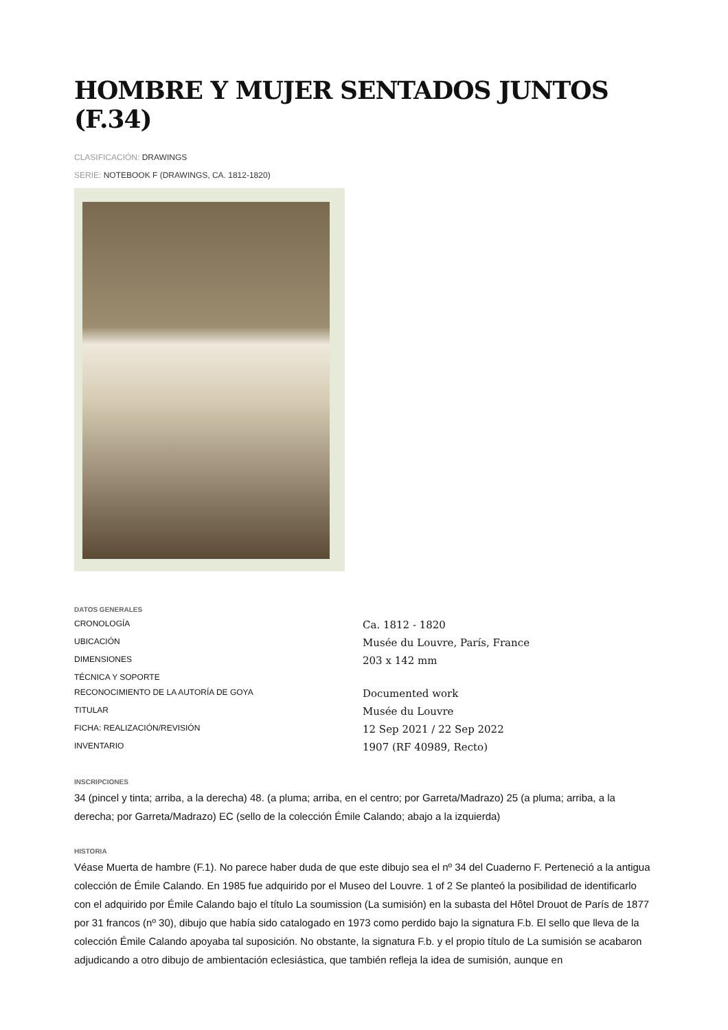HOMBRE Y MUJER SENTADOS JUNTOS (F.34)
CLASIFICACIÓN: DRAWINGS
SERIE: NOTEBOOK F (DRAWINGS, CA. 1812-1820)
DATOS GENERALES
| CRONOLOGÍA | Ca. 1812 - 1820 |
| UBICACIÓN | Musée du Louvre, París, France |
| DIMENSIONES | 203 x 142 mm |
| TÉCNICA Y SOPORTE | |
| RECONOCIMIENTO DE LA AUTORÍA DE GOYA | Documented work |
| TITULAR | Musée du Louvre |
| FICHA: REALIZACIÓN/REVISIÓN | 12 Sep 2021 / 22 Sep 2022 |
| INVENTARIO | 1907 (RF 40989, Recto) |
INSCRIPCIONES
34 (pincel y tinta; arriba, a la derecha) 48. (a pluma; arriba, en el centro; por Garreta/Madrazo) 25 (a pluma; arriba, a la derecha; por Garreta/Madrazo) EC (sello de la colección Émile Calando; abajo a la izquierda)
HISTORIA
Véase Muerta de hambre (F.1). No parece haber duda de que este dibujo sea el nº 34 del Cuaderno F. Perteneció a la antigua colección de Émile Calando. En 1985 fue adquirido por el Museo del Louvre. 1 of 2 Se planteó la posibilidad de identificarlo con el adquirido por Émile Calando bajo el título La soumission (La sumisión) en la subasta del Hôtel Drouot de París de 1877 por 31 francos (nº 30), dibujo que había sido catalogado en 1973 como perdido bajo la signatura F.b. El sello que lleva de la colección Émile Calando apoyaba tal suposición. No obstante, la signatura F.b. y el propio título de La sumisión se acabaron adjudicando a otro dibujo de ambientación eclesiástica, que también refleja la idea de sumisión, aunque en